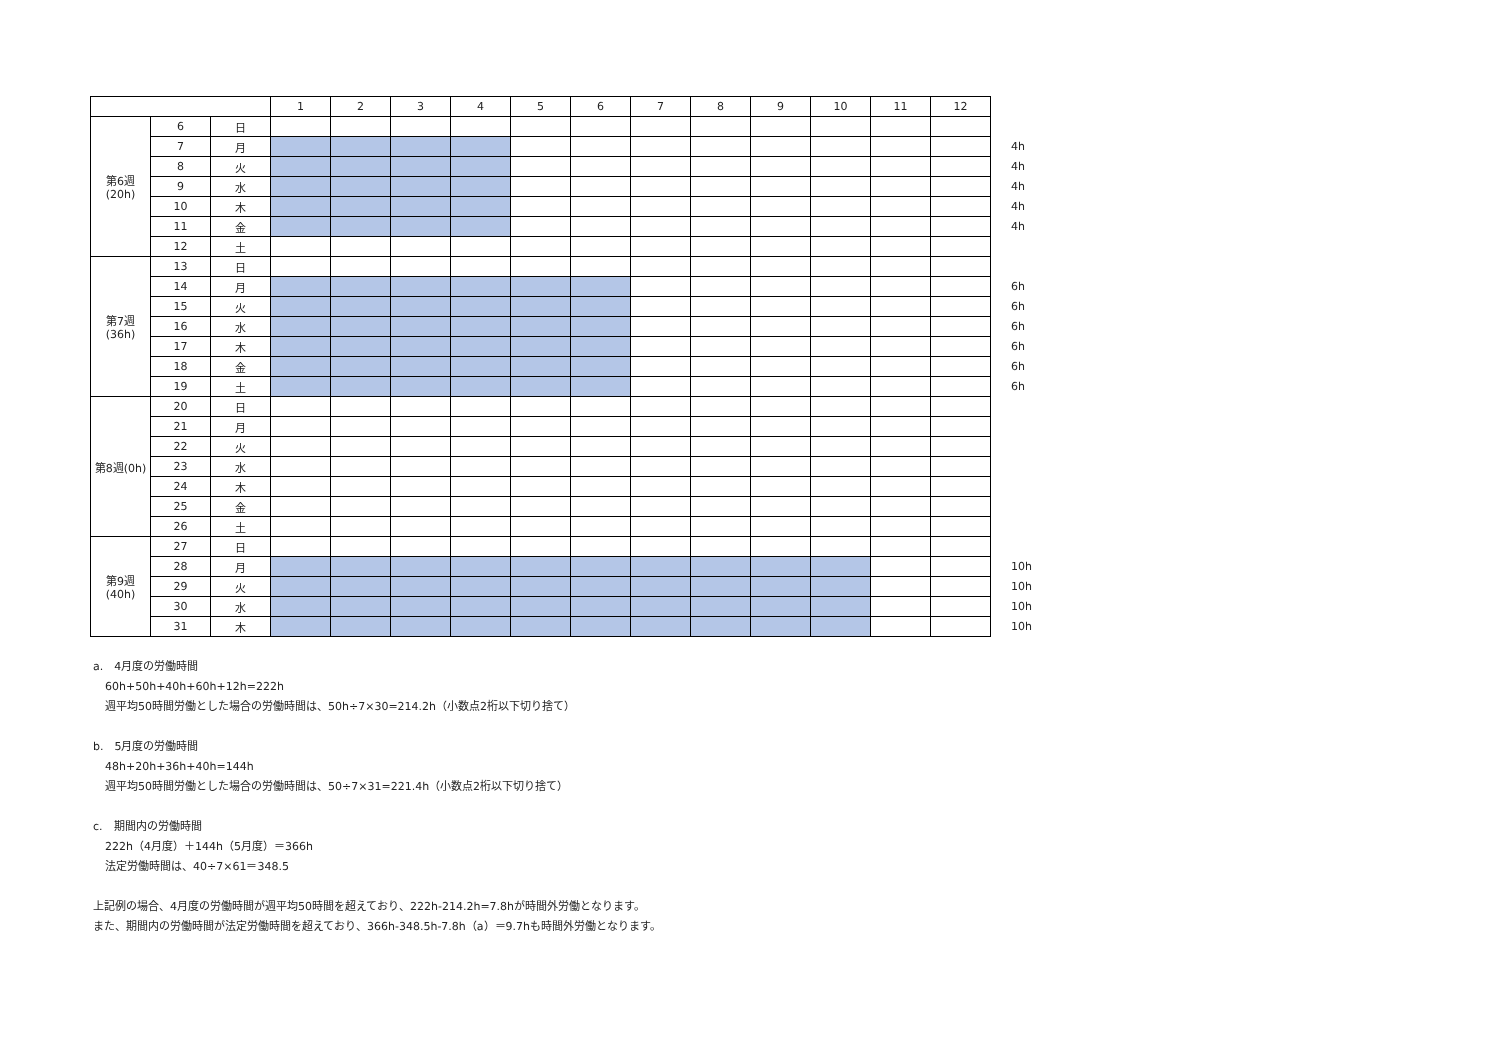| | | | 1 | 2 | 3 | 4 | 5 | 6 | 7 | 8 | 9 | 10 | 11 | 12 | |
| 第6週 (20h) | 6 | 日 | | | | | | | | | | | | | |
| | 7 | 月 | | | | | | | | | | | | | 4h |
| | 8 | 火 | | | | | | | | | | | | | 4h |
| | 9 | 水 | | | | | | | | | | | | | 4h |
| | 10 | 木 | | | | | | | | | | | | | 4h |
| | 11 | 金 | | | | | | | | | | | | | 4h |
| | 12 | 土 | | | | | | | | | | | | | |
| 第7週 (36h) | 13 | 日 | | | | | | | | | | | | | |
| | 14 | 月 | | | | | | | | | | | | | 6h |
| | 15 | 火 | | | | | | | | | | | | | 6h |
| | 16 | 水 | | | | | | | | | | | | | 6h |
| | 17 | 木 | | | | | | | | | | | | | 6h |
| | 18 | 金 | | | | | | | | | | | | | 6h |
| | 19 | 土 | | | | | | | | | | | | | 6h |
| 第8週(0h) | 20 | 日 | | | | | | | | | | | | | |
| | 21 | 月 | | | | | | | | | | | | | |
| | 22 | 火 | | | | | | | | | | | | | |
| | 23 | 水 | | | | | | | | | | | | | |
| | 24 | 木 | | | | | | | | | | | | | |
| | 25 | 金 | | | | | | | | | | | | | |
| | 26 | 土 | | | | | | | | | | | | | |
| 第9週 (40h) | 27 | 日 | | | | | | | | | | | | | |
| | 28 | 月 | | | | | | | | | | | | | 10h |
| | 29 | 火 | | | | | | | | | | | | | 10h |
| | 30 | 水 | | | | | | | | | | | | | 10h |
| | 31 | 木 | | | | | | | | | | | | | 10h |
a.　4月度の労働時間
60h+50h+40h+60h+12h=222h
週平均50時間労働とした場合の労働時間は、50h÷7×30=214.2h（小数点2桁以下切り捨て）
b.　5月度の労働時間
48h+20h+36h+40h=144h
週平均50時間労働とした場合の労働時間は、50÷7×31=221.4h（小数点2桁以下切り捨て）
c.　期間内の労働時間
222h（4月度）＋144h（5月度）＝366h
法定労働時間は、40÷7×61＝348.5
上記例の場合、4月度の労働時間が週平均50時間を超えており、222h-214.2h=7.8hが時間外労働となります。
また、期間内の労働時間が法定労働時間を超えており、366h-348.5h-7.8h（a）＝9.7hも時間外労働となります。